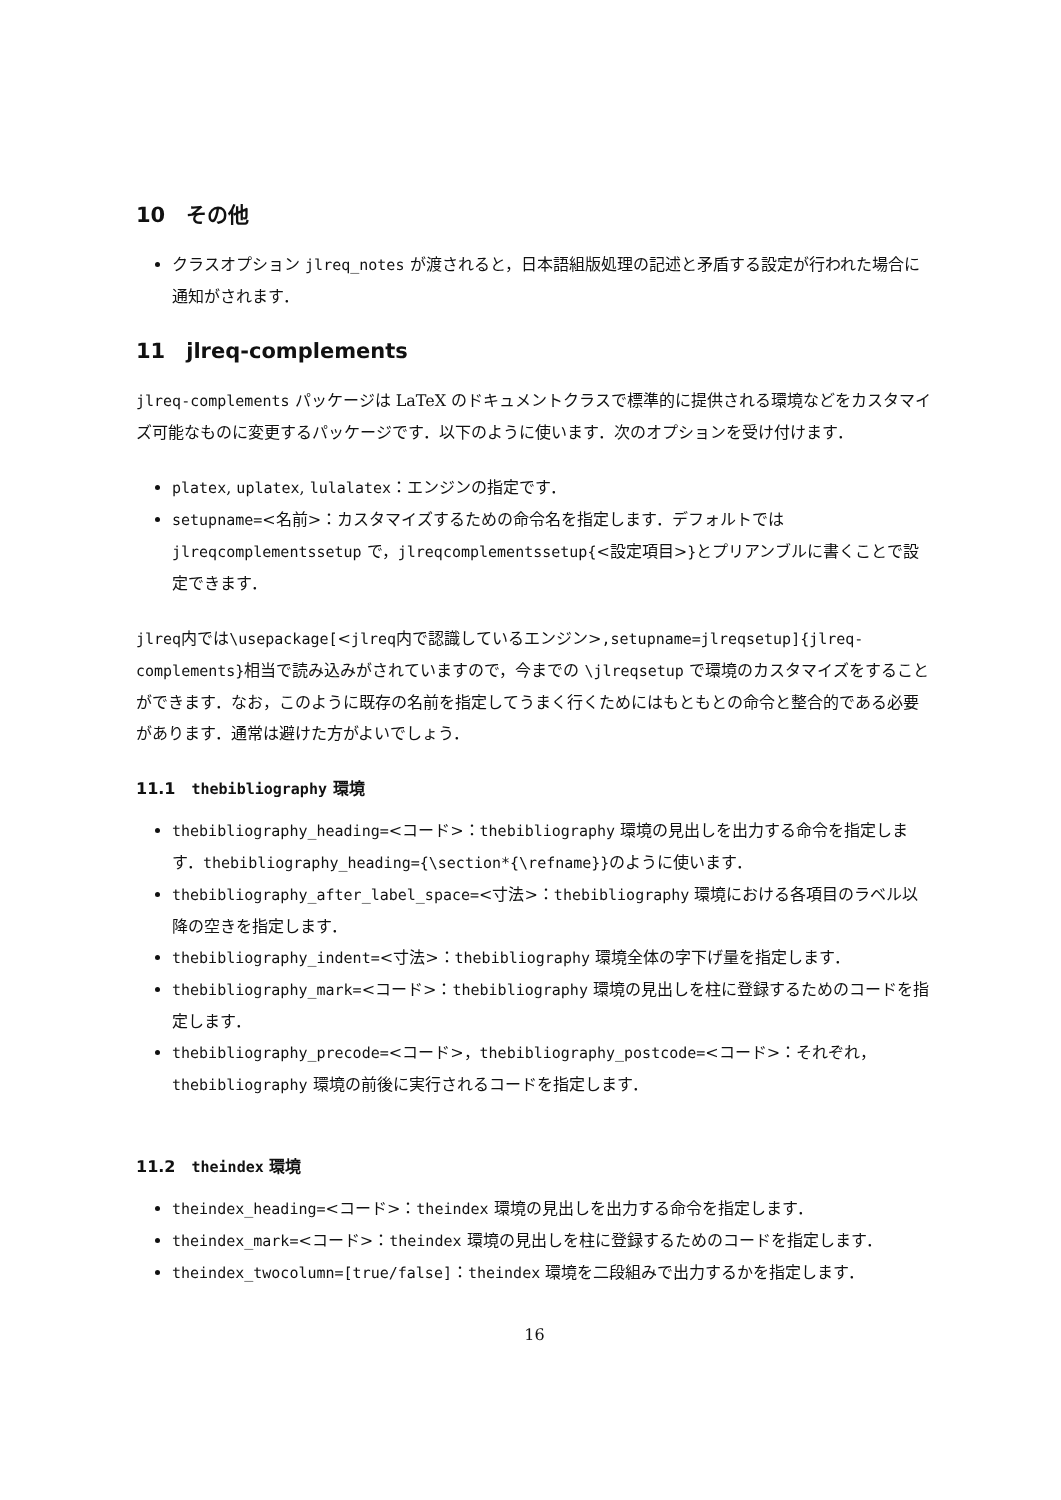10　その他
クラスオプション jlreq_notes が渡されると，日本語組版処理の記述と矛盾する設定が行われた場合に通知がされます．
11　jlreq-complements
jlreq-complements パッケージは LaTeX のドキュメントクラスで標準的に提供される環境などをカスタマイズ可能なものに変更するパッケージです．以下のように使います．次のオプションを受け付けます．
platex, uplatex, lulalatex：エンジンの指定です．
setupname=<名前>：カスタマイズするための命令名を指定します．デフォルトでは jlreqcomplementssetup で，jlreqcomplementssetup{<設定項目>}とプリアンブルに書くことで設定できます．
jlreq内では\usepackage[<jlreq内で認識しているエンジン>,setupname=jlreqsetup]{jlreq-complements}相当で読み込みがされていますので，今までの \jlreqsetup で環境のカスタマイズをすることができます．なお，このように既存の名前を指定してうまく行くためにはもともとの命令と整合的である必要があります．通常は避けた方がよいでしょう．
11.1　thebibliography 環境
thebibliography_heading=<コード>：thebibliography 環境の見出しを出力する命令を指定します．thebibliography_heading={\section*{\refname}}のように使います．
thebibliography_after_label_space=<寸法>：thebibliography 環境における各項目のラベル以降の空きを指定します．
thebibliography_indent=<寸法>：thebibliography 環境全体の字下げ量を指定します．
thebibliography_mark=<コード>：thebibliography 環境の見出しを柱に登録するためのコードを指定します．
thebibliography_precode=<コード>，thebibliography_postcode=<コード>：それぞれ，thebibliography 環境の前後に実行されるコードを指定します．
11.2　theindex 環境
theindex_heading=<コード>：theindex 環境の見出しを出力する命令を指定します．
theindex_mark=<コード>：theindex 環境の見出しを柱に登録するためのコードを指定します．
theindex_twocolumn=[true/false]：theindex 環境を二段組みで出力するかを指定します．
16